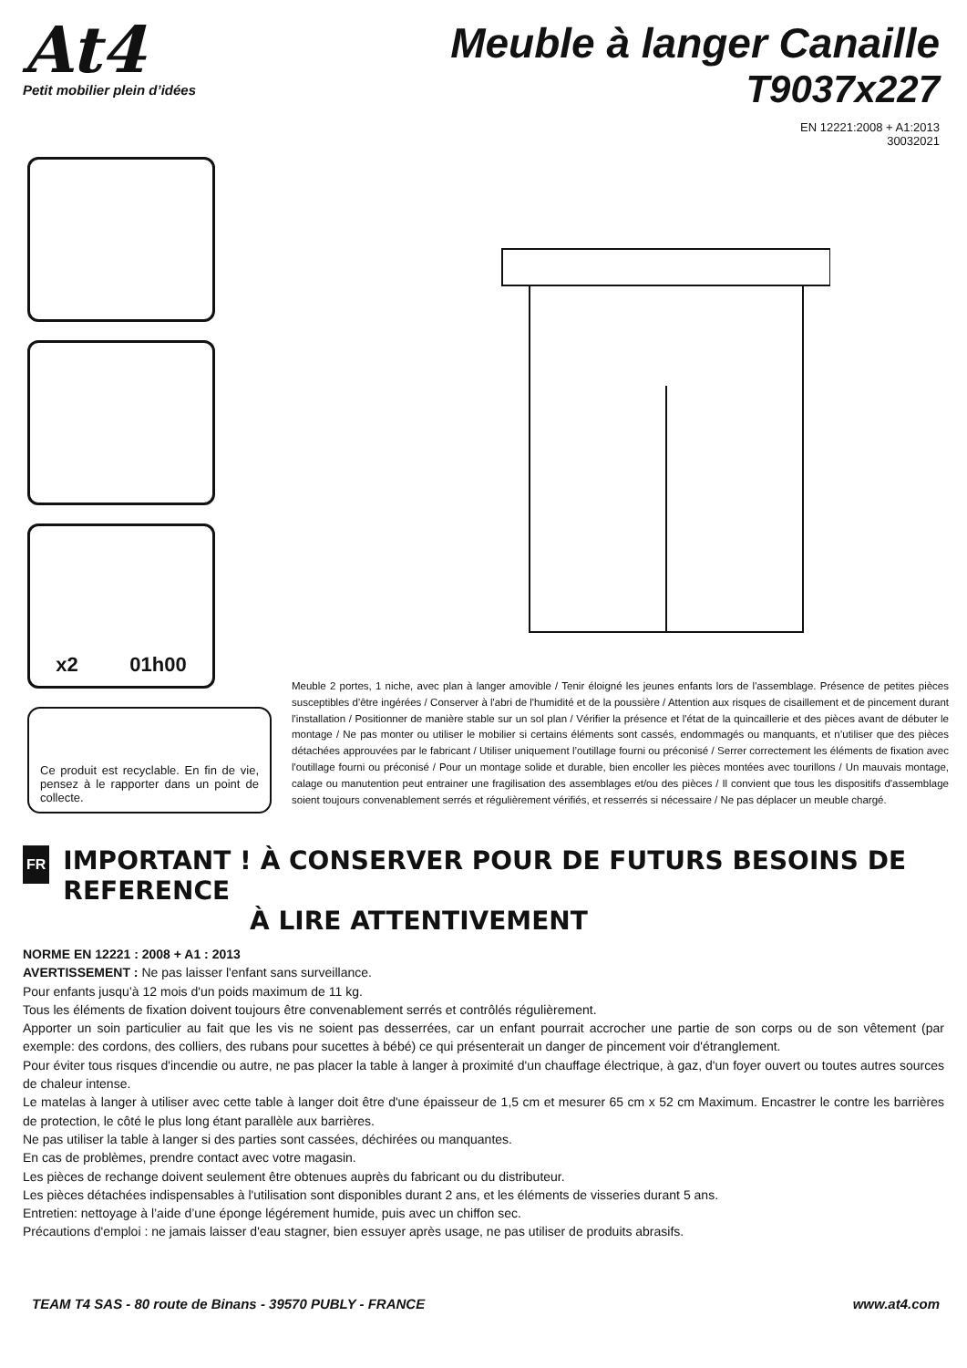At4
Petit mobilier plein d’idées
Meuble à langer Canaille
T9037x227
EN 12221:2008 + A1:2013
30032021
x2 01h00
Ce produit est recyclable. En fin de vie, pensez à le rapporter dans un point de collecte.
Meuble 2 portes, 1 niche, avec plan à langer amovible / Tenir éloigné les jeunes enfants lors de l'assemblage. Présence de petites pièces susceptibles d'être ingérées / Conserver à l'abri de l'humidité et de la poussière / Attention aux risques de cisaillement et de pincement durant l'installation / Positionner de manière stable sur un sol plan / Vérifier la présence et l'état de la quincaillerie et des pièces avant de débuter le montage / Ne pas monter ou utiliser le mobilier si certains éléments sont cassés, endommagés ou manquants, et n’utiliser que des pièces détachées approuvées par le fabricant / Utiliser uniquement l’outillage fourni ou préconisé / Serrer correctement les éléments de fixation avec l'outillage fourni ou préconisé / Pour un montage solide et durable, bien encoller les pièces montées avec tourillons / Un mauvais montage, calage ou manutention peut entrainer une fragilisation des assemblages et/ou des pièces / Il convient que tous les dispositifs d'assemblage soient toujours convenablement serrés et régulièrement vérifiés, et resserrés si nécessaire / Ne pas déplacer un meuble chargé.
FR
IMPORTANT ! À CONSERVER POUR DE FUTURS BESOINS DE REFERENCE
À LIRE ATTENTIVEMENT
NORME EN 12221 : 2008 + A1 : 2013
AVERTISSEMENT : Ne pas laisser l'enfant sans surveillance.
Pour enfants jusqu’à 12 mois d'un poids maximum de 11 kg.
Tous les éléments de fixation doivent toujours être convenablement serrés et contrôlés régulièrement.
Apporter un soin particulier au fait que les vis ne soient pas desserrées, car un enfant pourrait accrocher une partie de son corps ou de son vêtement (par exemple: des cordons, des colliers, des rubans pour sucettes à bébé) ce qui présenterait un danger de pincement voir d'étranglement.
Pour éviter tous risques d'incendie ou autre, ne pas placer la table à langer à proximité d'un chauffage électrique, à gaz, d'un foyer ouvert ou toutes autres sources de chaleur intense.
Le matelas à langer à utiliser avec cette table à langer doit être d'une épaisseur de 1,5 cm et mesurer 65 cm x 52 cm Maximum. Encastrer le contre les barrières de protection, le côté le plus long étant parallèle aux barrières.
Ne pas utiliser la table à langer si des parties sont cassées, déchirées ou manquantes.
En cas de problèmes, prendre contact avec votre magasin.
Les pièces de rechange doivent seulement être obtenues auprès du fabricant ou du distributeur.
Les pièces détachées indispensables à l'utilisation sont disponibles durant 2 ans, et les éléments de visseries durant 5 ans.
Entretien: nettoyage à l’aide d’une éponge légérement humide, puis avec un chiffon sec.
Précautions d'emploi : ne jamais laisser d'eau stagner, bien essuyer après usage, ne pas utiliser de produits abrasifs.
TEAM T4 SAS - 80 route de Binans - 39570 PUBLY - FRANCE www.at4.com